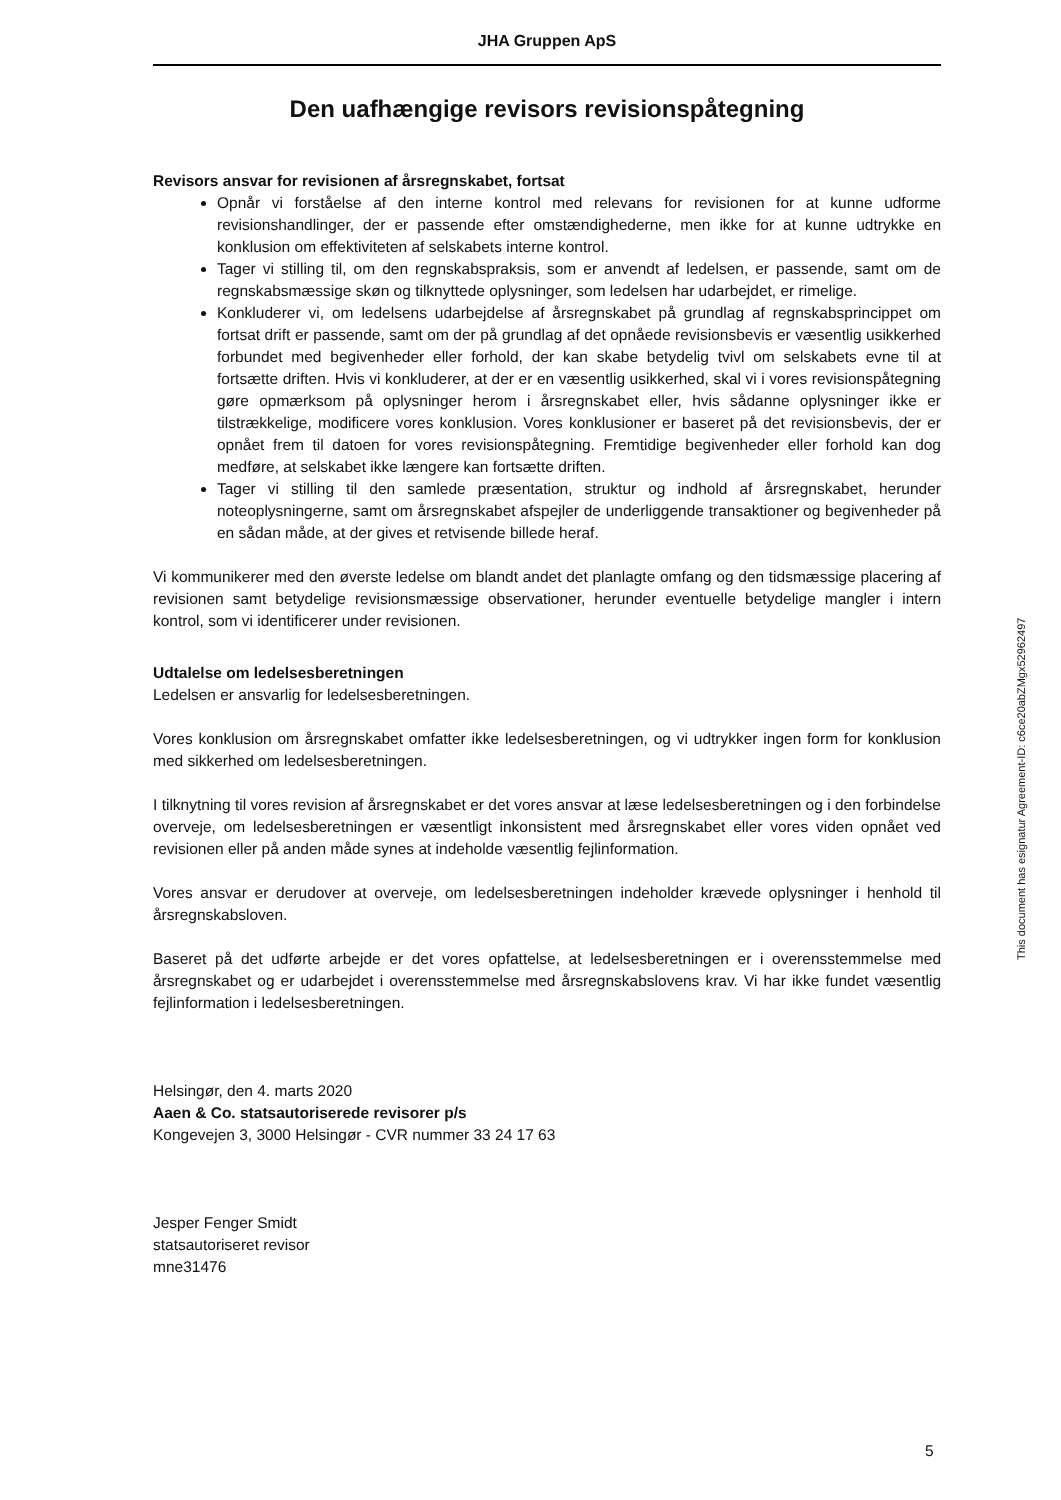JHA Gruppen ApS
Den uafhængige revisors revisionspåtegning
Revisors ansvar for revisionen af årsregnskabet, fortsat
Opnår vi forståelse af den interne kontrol med relevans for revisionen for at kunne udforme revisionshandlinger, der er passende efter omstændighederne, men ikke for at kunne udtrykke en konklusion om effektiviteten af selskabets interne kontrol.
Tager vi stilling til, om den regnskabspraksis, som er anvendt af ledelsen, er passende, samt om de regnskabsmæssige skøn og tilknyttede oplysninger, som ledelsen har udarbejdet, er rimelige.
Konkluderer vi, om ledelsens udarbejdelse af årsregnskabet på grundlag af regnskabsprincippet om fortsat drift er passende, samt om der på grundlag af det opnåede revisionsbevis er væsentlig usikkerhed forbundet med begivenheder eller forhold, der kan skabe betydelig tvivl om selskabets evne til at fortsætte driften. Hvis vi konkluderer, at der er en væsentlig usikkerhed, skal vi i vores revisionspåtegning gøre opmærksom på oplysninger herom i årsregnskabet eller, hvis sådanne oplysninger ikke er tilstrækkelige, modificere vores konklusion. Vores konklusioner er baseret på det revisionsbevis, der er opnået frem til datoen for vores revisionspåtegning. Fremtidige begivenheder eller forhold kan dog medføre, at selskabet ikke længere kan fortsætte driften.
Tager vi stilling til den samlede præsentation, struktur og indhold af årsregnskabet, herunder noteoplysningerne, samt om årsregnskabet afspejler de underliggende transaktioner og begivenheder på en sådan måde, at der gives et retvisende billede heraf.
Vi kommunikerer med den øverste ledelse om blandt andet det planlagte omfang og den tidsmæssige placering af revisionen samt betydelige revisionsmæssige observationer, herunder eventuelle betydelige mangler i intern kontrol, som vi identificerer under revisionen.
Udtalelse om ledelsesberetningen
Ledelsen er ansvarlig for ledelsesberetningen.
Vores konklusion om årsregnskabet omfatter ikke ledelsesberetningen, og vi udtrykker ingen form for konklusion med sikkerhed om ledelsesberetningen.
I tilknytning til vores revision af årsregnskabet er det vores ansvar at læse ledelsesberetningen og i den forbindelse overveje, om ledelsesberetningen er væsentligt inkonsistent med årsregnskabet eller vores viden opnået ved revisionen eller på anden måde synes at indeholde væsentlig fejlinformation.
Vores ansvar er derudover at overveje, om ledelsesberetningen indeholder krævede oplysninger i henhold til årsregnskabsloven.
Baseret på det udførte arbejde er det vores opfattelse, at ledelsesberetningen er i overensstemmelse med årsregnskabet og er udarbejdet i overensstemmelse med årsregnskabslovens krav. Vi har ikke fundet væsentlig fejlinformation i ledelsesberetningen.
Helsingør, den 4. marts 2020
Aaen & Co. statsautoriserede revisorer p/s
Kongevejen 3, 3000 Helsingør - CVR nummer 33 24 17 63
Jesper Fenger Smidt
statsautoriseret revisor
mne31476
This document has esignatur Agreement-ID: c6ce20abZMgx52962497
5